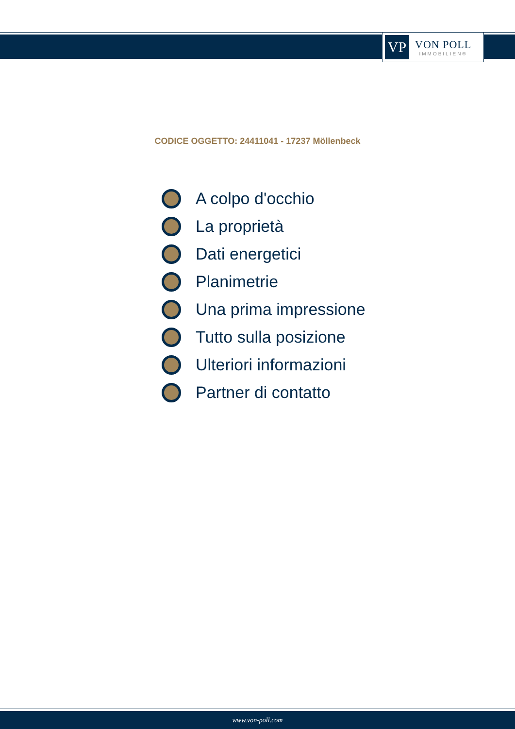VP
VON POLL
IMMOBILIEN®
CODICE OGGETTO: 24411041 - 17237 Möllenbeck
A colpo d'occhio
La proprietà
Dati energetici
Planimetrie
Una prima impressione
Tutto sulla posizione
Ulteriori informazioni
Partner di contatto
www.von-poll.com